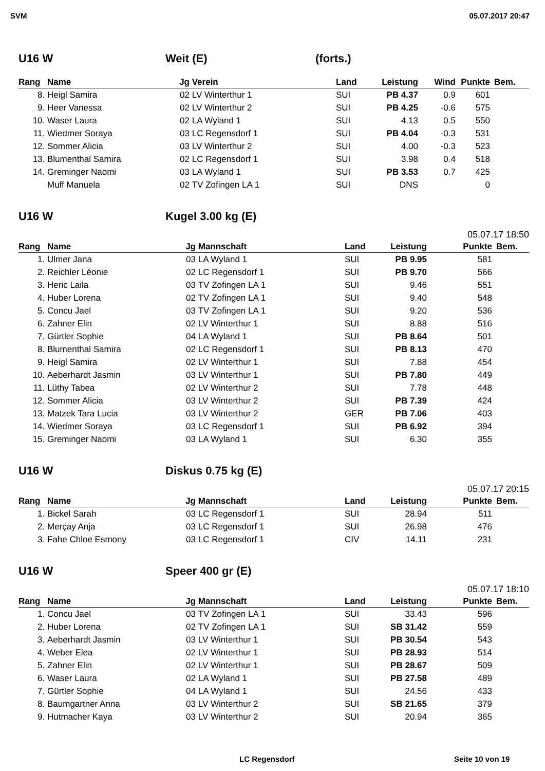SVM 05.07.2017 20:47
U16 W Weit (E) (forts.)
| Rang | Name | Jg | Verein | Land | Leistung | Wind | Punkte | Bem. |
| --- | --- | --- | --- | --- | --- | --- | --- | --- |
| 8. | Heigl Samira | 02 | LV Winterthur 1 | SUI | PB 4.37 | 0.9 | 601 | |
| 9. | Heer Vanessa | 02 | LV Winterthur 2 | SUI | PB 4.25 | -0.6 | 575 | |
| 10. | Waser Laura | 02 | LA Wyland 1 | SUI | 4.13 | 0.5 | 550 | |
| 11. | Wiedmer Soraya | 03 | LC Regensdorf 1 | SUI | PB 4.04 | -0.3 | 531 | |
| 12. | Sommer Alicia | 03 | LV Winterthur 2 | SUI | 4.00 | -0.3 | 523 | |
| 13. | Blumenthal Samira | 02 | LC Regensdorf 1 | SUI | 3.98 | 0.4 | 518 | |
| 14. | Greminger Naomi | 03 | LA Wyland 1 | SUI | PB 3.53 | 0.7 | 425 | |
| | Muff Manuela | 02 | TV Zofingen LA 1 | SUI | DNS | | 0 | |
U16 W Kugel 3.00 kg (E)
05.07.17 18:50
| Rang | Name | Jg | Mannschaft | Land | Leistung | Punkte | Bem. |
| --- | --- | --- | --- | --- | --- | --- | --- |
| 1. | Ulmer Jana | 03 | LA Wyland 1 | SUI | PB 9.95 | 581 | |
| 2. | Reichler Léonie | 02 | LC Regensdorf 1 | SUI | PB 9.70 | 566 | |
| 3. | Heric Laila | 03 | TV Zofingen LA 1 | SUI | 9.46 | 551 | |
| 4. | Huber Lorena | 02 | TV Zofingen LA 1 | SUI | 9.40 | 548 | |
| 5. | Concu Jael | 03 | TV Zofingen LA 1 | SUI | 9.20 | 536 | |
| 6. | Zahner Elin | 02 | LV Winterthur 1 | SUI | 8.88 | 516 | |
| 7. | Gürtler Sophie | 04 | LA Wyland 1 | SUI | PB 8.64 | 501 | |
| 8. | Blumenthal Samira | 02 | LC Regensdorf 1 | SUI | PB 8.13 | 470 | |
| 9. | Heigl Samira | 02 | LV Winterthur 1 | SUI | 7.88 | 454 | |
| 10. | Aeberhardt Jasmin | 03 | LV Winterthur 1 | SUI | PB 7.80 | 449 | |
| 11. | Lüthy Tabea | 02 | LV Winterthur 2 | SUI | 7.78 | 448 | |
| 12. | Sommer Alicia | 03 | LV Winterthur 2 | SUI | PB 7.39 | 424 | |
| 13. | Matzek Tara Lucia | 03 | LV Winterthur 2 | GER | PB 7.06 | 403 | |
| 14. | Wiedmer Soraya | 03 | LC Regensdorf 1 | SUI | PB 6.92 | 394 | |
| 15. | Greminger Naomi | 03 | LA Wyland 1 | SUI | 6.30 | 355 | |
U16 W Diskus 0.75 kg (E)
05.07.17 20:15
| Rang | Name | Jg | Mannschaft | Land | Leistung | Punkte | Bem. |
| --- | --- | --- | --- | --- | --- | --- | --- |
| 1. | Bickel Sarah | 03 | LC Regensdorf 1 | SUI | 28.94 | 511 | |
| 2. | Merçay Anja | 03 | LC Regensdorf 1 | SUI | 26.98 | 476 | |
| 3. | Fahe Chloe Esmony | 03 | LC Regensdorf 1 | CIV | 14.11 | 231 | |
U16 W Speer 400 gr (E)
05.07.17 18:10
| Rang | Name | Jg | Mannschaft | Land | Leistung | Punkte | Bem. |
| --- | --- | --- | --- | --- | --- | --- | --- |
| 1. | Concu Jael | 03 | TV Zofingen LA 1 | SUI | 33.43 | 596 | |
| 2. | Huber Lorena | 02 | TV Zofingen LA 1 | SUI | SB 31.42 | 559 | |
| 3. | Aeberhardt Jasmin | 03 | LV Winterthur 1 | SUI | PB 30.54 | 543 | |
| 4. | Weber Elea | 02 | LV Winterthur 1 | SUI | PB 28.93 | 514 | |
| 5. | Zahner Elin | 02 | LV Winterthur 1 | SUI | PB 28.67 | 509 | |
| 6. | Waser Laura | 02 | LA Wyland 1 | SUI | PB 27.58 | 489 | |
| 7. | Gürtler Sophie | 04 | LA Wyland 1 | SUI | 24.56 | 433 | |
| 8. | Baumgartner Anna | 03 | LV Winterthur 2 | SUI | SB 21.65 | 379 | |
| 9. | Hutmacher Kaya | 03 | LV Winterthur 2 | SUI | 20.94 | 365 | |
LC Regensdorf Seite 10 von 19